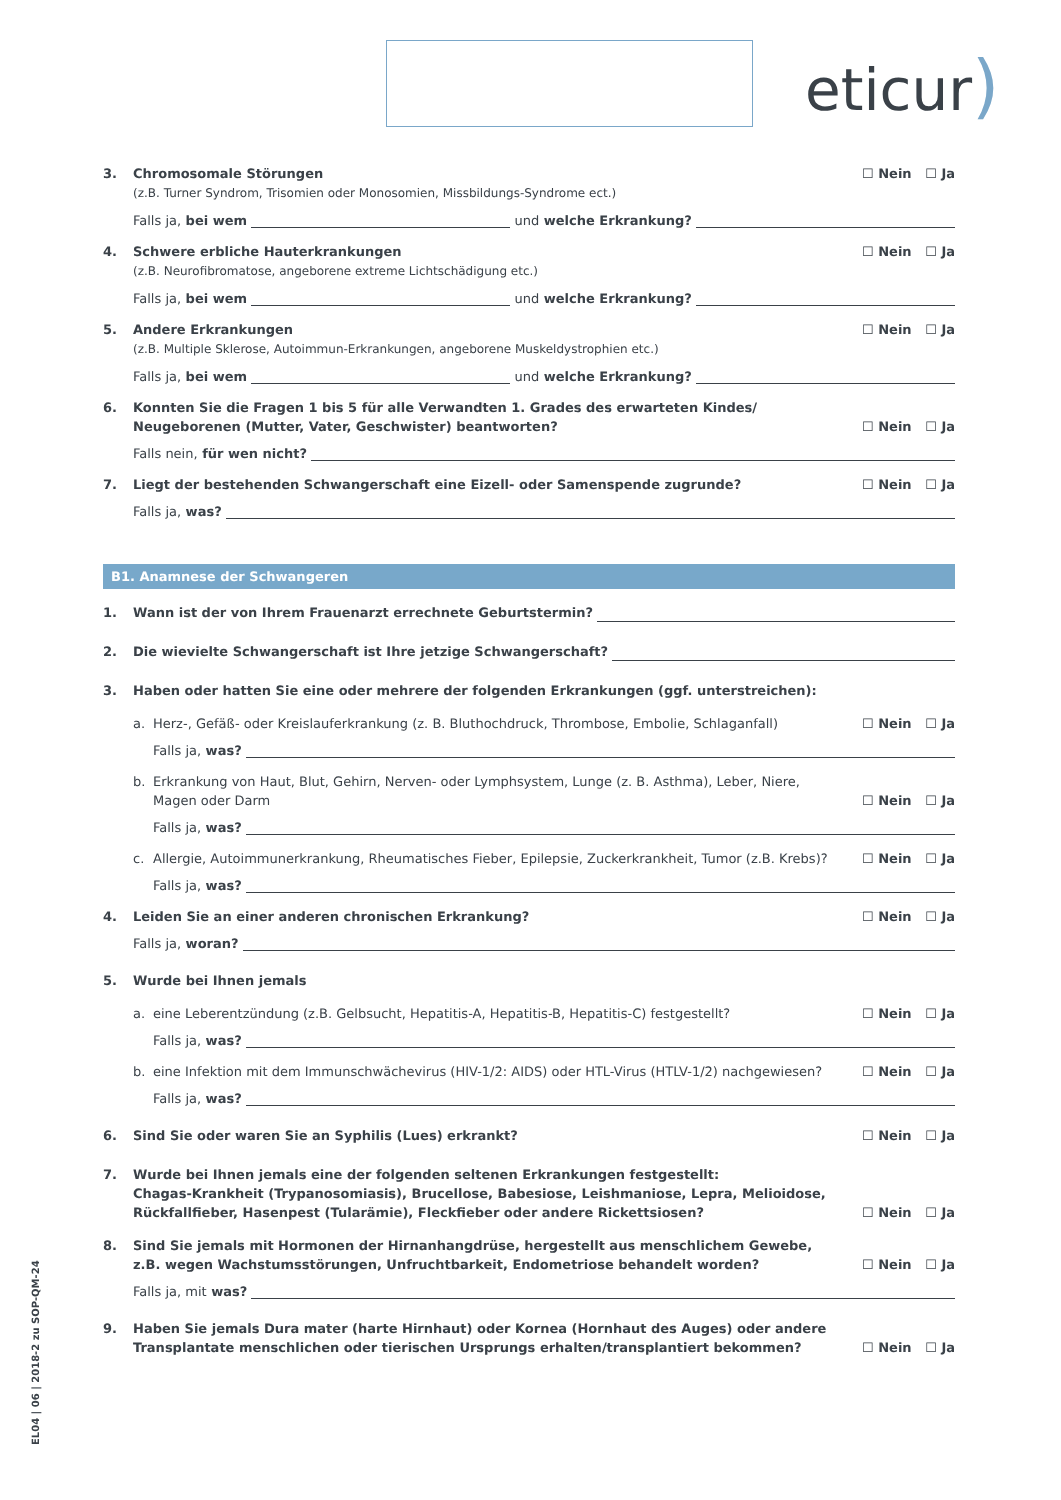eticur)
3. Chromosomale Störungen
(z.B. Turner Syndrom, Trisomien oder Monosomien, Missbildungs-Syndrome ect.)
☐ Nein ☐ Ja
Falls ja, bei wem
und welche Erkrankung?
4. Schwere erbliche Hauterkrankungen
(z.B. Neurofibromatose, angeborene extreme Lichtschädigung etc.)
☐ Nein ☐ Ja
Falls ja, bei wem
und welche Erkrankung?
5. Andere Erkrankungen
(z.B. Multiple Sklerose, Autoimmun-Erkrankungen, angeborene Muskeldystrophien etc.)
☐ Nein ☐ Ja
Falls ja, bei wem
und welche Erkrankung?
6. Konnten Sie die Fragen 1 bis 5 für alle Verwandten 1. Grades des erwarteten Kindes/
Neugeborenen (Mutter, Vater, Geschwister) beantworten?
☐ Nein ☐ Ja
Falls nein, für wen nicht?
7. Liegt der bestehenden Schwangerschaft eine Eizell- oder Samenspende zugrunde?
☐ Nein ☐ Ja
Falls ja, was?
B1. Anamnese der Schwangeren
1.
Wann ist der von Ihrem Frauenarzt errechnete Geburtstermin?
2.
Die wievielte Schwangerschaft ist Ihre jetzige Schwangerschaft?
3. Haben oder hatten Sie eine oder mehrere der folgenden Erkrankungen (ggf. unterstreichen):
a. Herz-, Gefäß- oder Kreislauferkrankung (z. B. Bluthochdruck, Thrombose, Embolie, Schlaganfall)
☐ Nein ☐ Ja
Falls ja, was?
b. Erkrankung von Haut, Blut, Gehirn, Nerven- oder Lymphsystem, Lunge (z. B. Asthma), Leber, Niere,
Magen oder Darm
☐ Nein ☐ Ja
Falls ja, was?
c. Allergie, Autoimmunerkrankung, Rheumatisches Fieber, Epilepsie, Zuckerkrankheit, Tumor (z.B. Krebs)?
☐ Nein ☐ Ja
Falls ja, was?
4. Leiden Sie an einer anderen chronischen Erkrankung?
☐ Nein ☐ Ja
Falls ja, woran?
5. Wurde bei Ihnen jemals
a. eine Leberentzündung (z.B. Gelbsucht, Hepatitis-A, Hepatitis-B, Hepatitis-C) festgestellt?
☐ Nein ☐ Ja
Falls ja, was?
b. eine Infektion mit dem Immunschwächevirus (HIV-1/2: AIDS) oder HTL-Virus (HTLV-1/2) nachgewiesen?
☐ Nein ☐ Ja
Falls ja, was?
6. Sind Sie oder waren Sie an Syphilis (Lues) erkrankt?
☐ Nein ☐ Ja
7. Wurde bei Ihnen jemals eine der folgenden seltenen Erkrankungen festgestellt:
Chagas-Krankheit (Trypanosomiasis), Brucellose, Babesiose, Leishmaniose, Lepra, Melioidose,
Rückfallfieber, Hasenpest (Tularämie), Fleckfieber oder andere Rickettsiosen?
☐ Nein ☐ Ja
8. Sind Sie jemals mit Hormonen der Hirnanhangdrüse, hergestellt aus menschlichem Gewebe,
z.B. wegen Wachstumsstörungen, Unfruchtbarkeit, Endometriose behandelt worden?
☐ Nein ☐ Ja
Falls ja, mit was?
9. Haben Sie jemals Dura mater (harte Hirnhaut) oder Kornea (Hornhaut des Auges) oder andere
Transplantate menschlichen oder tierischen Ursprungs erhalten/transplantiert bekommen?
☐ Nein ☐ Ja
EL04 | 06 | 2018-2 zu SOP-QM-24